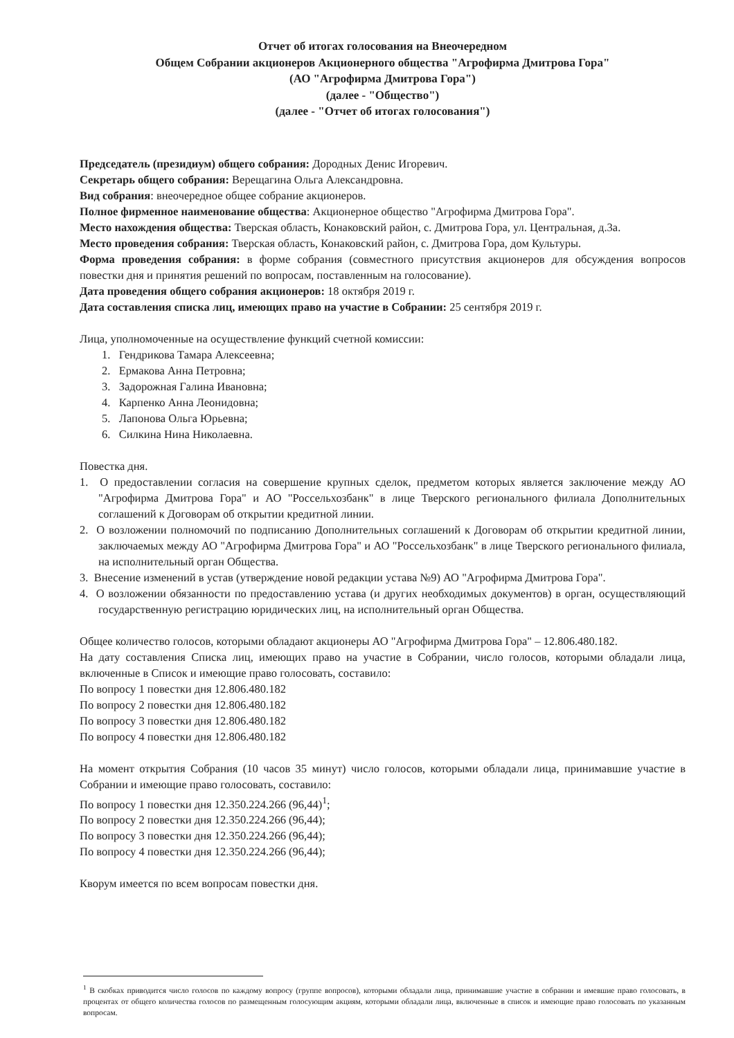Отчет об итогах голосования на Внеочередном
Общем Собрании акционеров Акционерного общества "Агрофирма Дмитрова Гора"
(АО "Агрофирма Дмитрова Гора")
(далее - "Общество")
(далее - "Отчет об итогах голосования")
Председатель (президиум) общего собрания: Дородных Денис Игоревич.
Секретарь общего собрания: Верещагина Ольга Александровна.
Вид собрания: внеочередное общее собрание акционеров.
Полное фирменное наименование общества: Акционерное общество "Агрофирма Дмитрова Гора".
Место нахождения общества: Тверская область, Конаковский район, с. Дмитрова Гора, ул. Центральная, д.3а.
Место проведения собрания: Тверская область, Конаковский район, с. Дмитрова Гора, дом Культуры.
Форма проведения собрания: в форме собрания (совместного присутствия акционеров для обсуждения вопросов повестки дня и принятия решений по вопросам, поставленным на голосование).
Дата проведения общего собрания акционеров: 18 октября 2019 г.
Дата составления списка лиц, имеющих право на участие в Собрании: 25 сентября 2019 г.
Лица, уполномоченные на осуществление функций счетной комиссии:
1. Гендрикова Тамара Алексеевна;
2. Ермакова Анна Петровна;
3. Задорожная Галина Ивановна;
4. Карпенко Анна Леонидовна;
5. Лапонова Ольга Юрьевна;
6. Силкина Нина Николаевна.
Повестка дня.
1. О предоставлении согласия на совершение крупных сделок, предметом которых является заключение между АО "Агрофирма Дмитрова Гора" и АО "Россельхозбанк" в лице Тверского регионального филиала Дополнительных соглашений к Договорам об открытии кредитной линии.
2. О возложении полномочий по подписанию Дополнительных соглашений к Договорам об открытии кредитной линии, заключаемых между АО "Агрофирма Дмитрова Гора" и АО "Россельхозбанк" в лице Тверского регионального филиала, на исполнительный орган Общества.
3. Внесение изменений в устав (утверждение новой редакции устава №9) АО "Агрофирма Дмитрова Гора".
4. О возложении обязанности по предоставлению устава (и других необходимых документов) в орган, осуществляющий государственную регистрацию юридических лиц, на исполнительный орган Общества.
Общее количество голосов, которыми обладают акционеры АО "Агрофирма Дмитрова Гора" – 12.806.480.182.
На дату составления Списка лиц, имеющих право на участие в Собрании, число голосов, которыми обладали лица, включенные в Список и имеющие право голосовать, составило:
По вопросу 1 повестки дня 12.806.480.182
По вопросу 2 повестки дня 12.806.480.182
По вопросу 3 повестки дня 12.806.480.182
По вопросу 4 повестки дня 12.806.480.182
На момент открытия Собрания (10 часов 35 минут) число голосов, которыми обладали лица, принимавшие участие в Собрании и имеющие право голосовать, составило:
По вопросу 1 повестки дня 12.350.224.266 (96,44)<sup>1</sup>;
По вопросу 2 повестки дня 12.350.224.266 (96,44);
По вопросу 3 повестки дня 12.350.224.266 (96,44);
По вопросу 4 повестки дня 12.350.224.266 (96,44);
Кворум имеется по всем вопросам повестки дня.
<sup>1</sup> В скобках приводится число голосов по каждому вопросу (группе вопросов), которыми обладали лица, принимавшие участие в собрании и имевшие право голосовать, в процентах от общего количества голосов по размещенным голосующим акциям, которыми обладали лица, включенные в список и имеющие право голосовать по указанным вопросам.